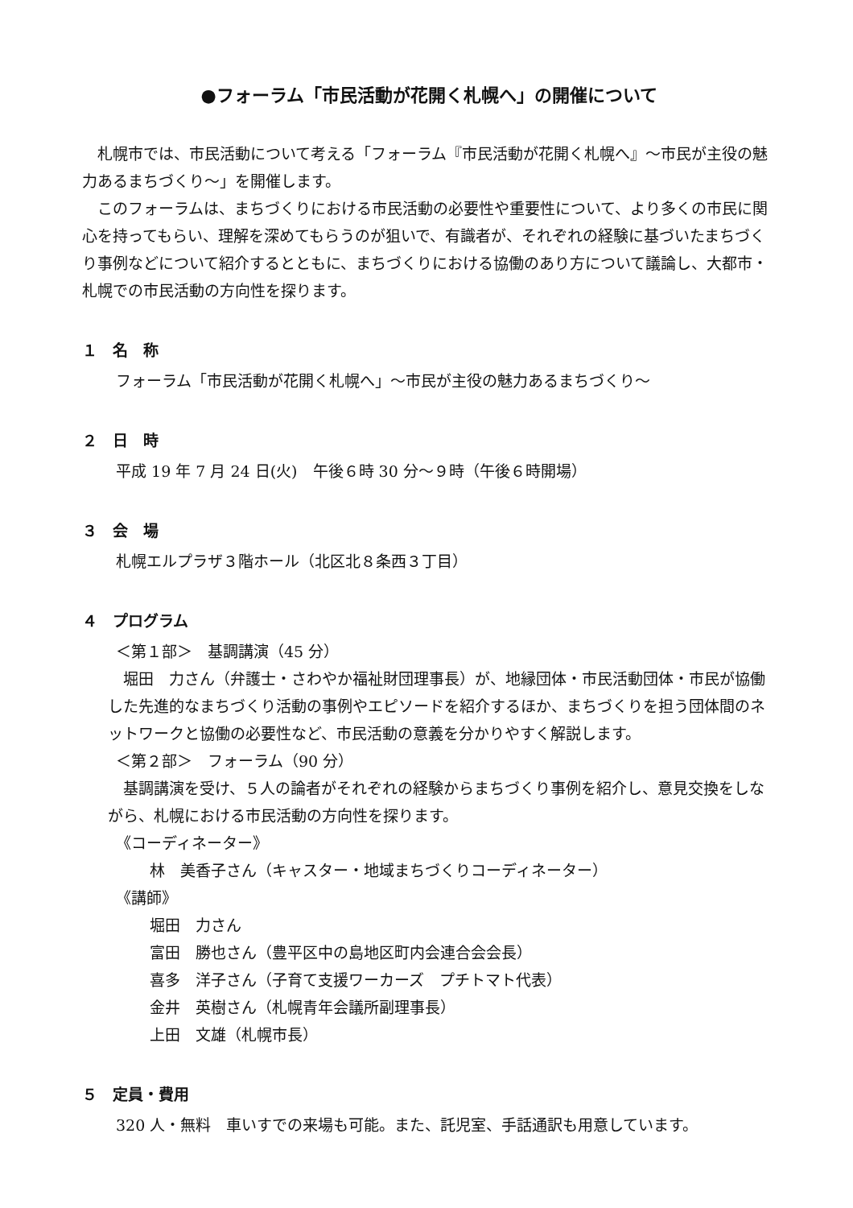●フォーラム「市民活動が花開く札幌へ」の開催について
札幌市では、市民活動について考える「フォーラム『市民活動が花開く札幌へ』～市民が主役の魅力あるまちづくり～」を開催します。
このフォーラムは、まちづくりにおける市民活動の必要性や重要性について、より多くの市民に関心を持ってもらい、理解を深めてもらうのが狙いで、有識者が、それぞれの経験に基づいたまちづくり事例などについて紹介するとともに、まちづくりにおける協働のあり方について議論し、大都市・札幌での市民活動の方向性を探ります。
１　名　称
フォーラム「市民活動が花開く札幌へ」～市民が主役の魅力あるまちづくり～
２　日　時
平成 19 年 7 月 24 日(火)　午後６時 30 分～９時（午後６時開場）
３　会　場
札幌エルプラザ３階ホール（北区北８条西３丁目）
４　プログラム
＜第１部＞　基調講演（45 分）
堀田　力さん（弁護士・さわやか福祉財団理事長）が、地縁団体・市民活動団体・市民が協働した先進的なまちづくり活動の事例やエピソードを紹介するほか、まちづくりを担う団体間のネットワークと協働の必要性など、市民活動の意義を分かりやすく解説します。
＜第２部＞　フォーラム（90 分）
基調講演を受け、５人の論者がそれぞれの経験からまちづくり事例を紹介し、意見交換をしながら、札幌における市民活動の方向性を探ります。
《コーディネーター》
林　美香子さん（キャスター・地域まちづくりコーディネーター）
《講師》
堀田　力さん
富田　勝也さん（豊平区中の島地区町内会連合会会長）
喜多　洋子さん（子育て支援ワーカーズ　プチトマト代表）
金井　英樹さん（札幌青年会議所副理事長）
上田　文雄（札幌市長）
５　定員・費用
320 人・無料　車いすでの来場も可能。また、託児室、手話通訳も用意しています。